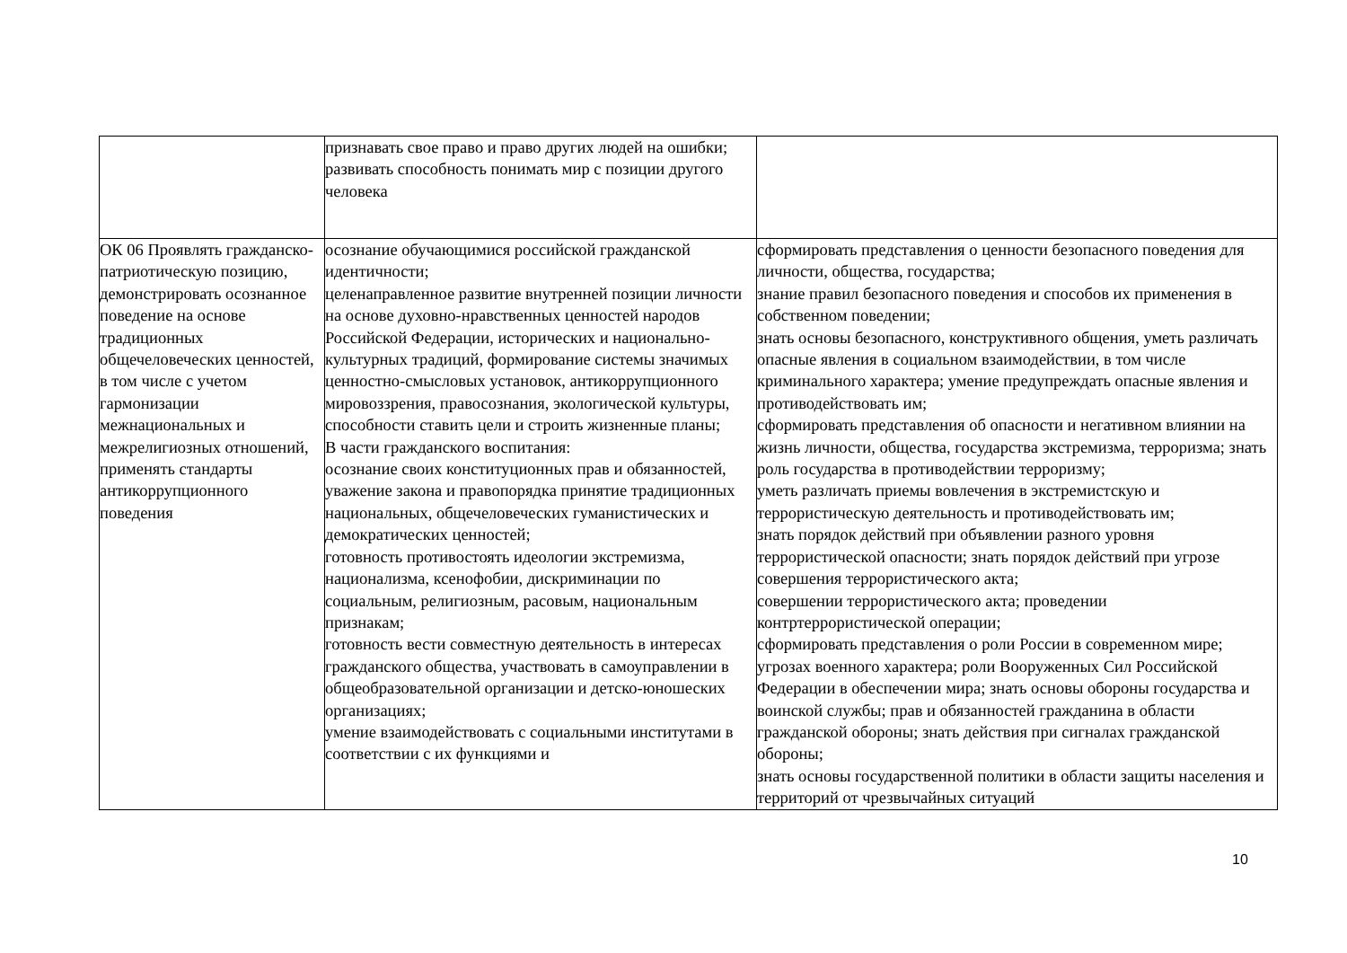| | признавать свое право и право других людей на ошибки; развивать способность понимать мир с позиции другого человека | |
| ОК 06 Проявлять гражданско-патриотическую позицию, демонстрировать осознанное поведение на основе традиционных общечеловеческих ценностей, в том числе с учетом гармонизации межнациональных и межрелигиозных отношений, применять стандарты антикоррупционного поведения | осознание обучающимися российской гражданской идентичности; целенаправленное развитие внутренней позиции личности на основе духовно-нравственных ценностей народов Российской Федерации, исторических и национально-культурных традиций, формирование системы значимых ценностно-смысловых установок, антикоррупционного мировоззрения, правосознания, экологической культуры, способности ставить цели и строить жизненные планы; В части гражданского воспитания: осознание своих конституционных прав и обязанностей, уважение закона и правопорядка принятие традиционных национальных, общечеловеческих гуманистических и демократических ценностей; готовность противостоять идеологии экстремизма, национализма, ксенофобии, дискриминации по социальным, религиозным, расовым, национальным признакам; готовность вести совместную деятельность в интересах гражданского общества, участвовать в самоуправлении в общеобразовательной организации и детско-юношеских организациях; умение взаимодействовать с социальными институтами в соответствии с их функциями и | сформировать представления о ценности безопасного поведения для личности, общества, государства; знание правил безопасного поведения и способов их применения в собственном поведении; знать основы безопасного, конструктивного общения, уметь различать опасные явления в социальном взаимодействии, в том числе криминального характера; умение предупреждать опасные явления и противодействовать им; сформировать представления об опасности и негативном влиянии на жизнь личности, общества, государства экстремизма, терроризма; знать роль государства в противодействии терроризму; уметь различать приемы вовлечения в экстремистскую и террористическую деятельность и противодействовать им; знать порядок действий при объявлении разного уровня террористической опасности; знать порядок действий при угрозе совершения террористического акта; совершении террористического акта; проведении контртеррористической операции; сформировать представления о роли России в современном мире; угрозах военного характера; роли Вооруженных Сил Российской Федерации в обеспечении мира; знать основы обороны государства и воинской службы; прав и обязанностей гражданина в области гражданской обороны; знать действия при сигналах гражданской обороны; знать основы государственной политики в области защиты населения и территорий от чрезвычайных ситуаций |
10